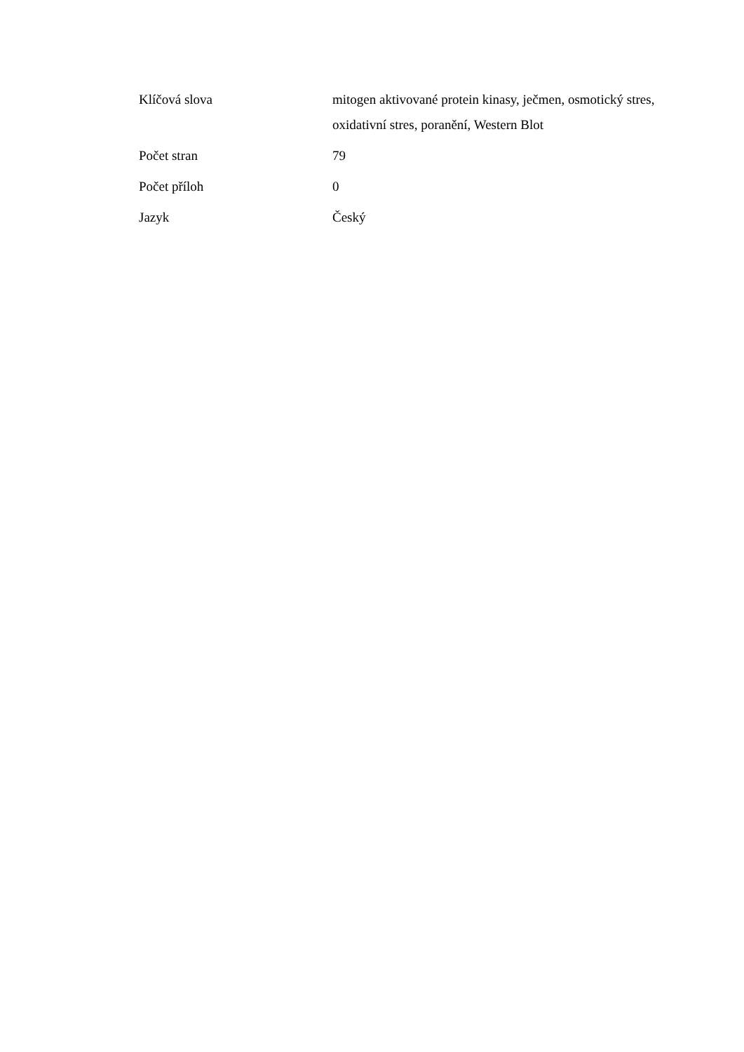| Klíčová slova | mitogen aktivované protein kinasy, ječmen, osmotický stres, oxidativní stres, poranění, Western Blot |
| Počet stran | 79 |
| Počet příloh | 0 |
| Jazyk | Český |